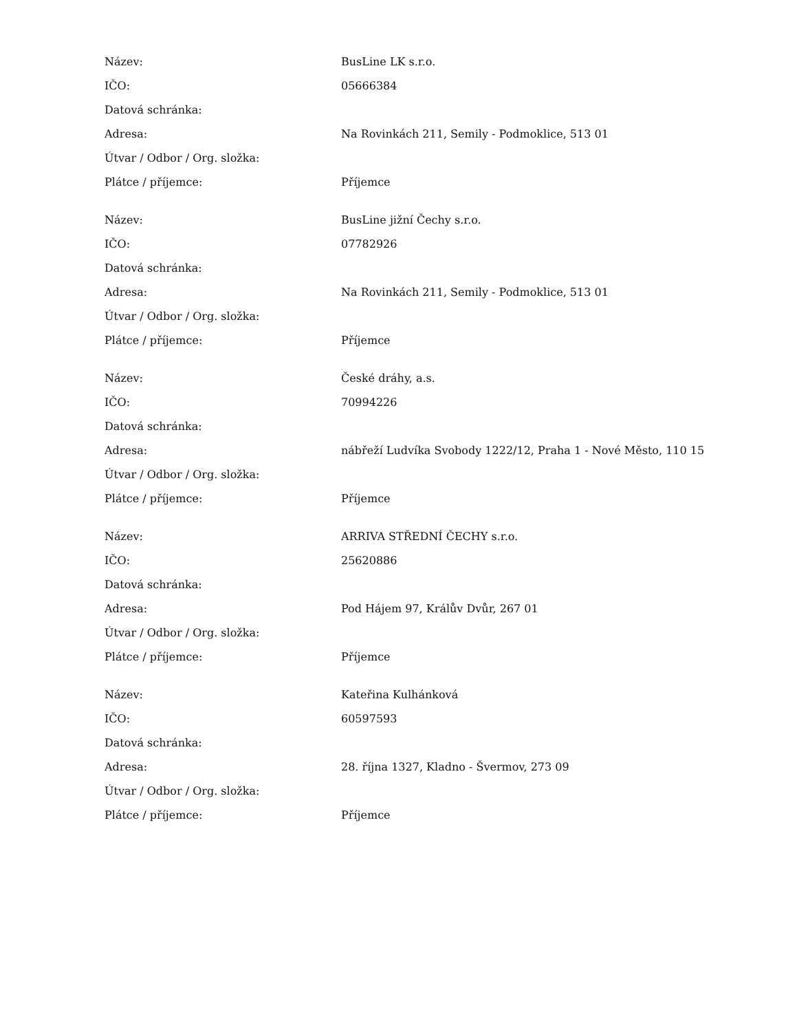| Název: | BusLine LK s.r.o. |
| IČO: | 05666384 |
| Datová schránka: | |
| Adresa: | Na Rovinkách 211, Semily - Podmoklice, 513 01 |
| Útvar / Odbor / Org. složka: | |
| Plátce / příjemce: | Příjemce |
| Název: | BusLine jižní Čechy s.r.o. |
| IČO: | 07782926 |
| Datová schránka: | |
| Adresa: | Na Rovinkách 211, Semily - Podmoklice, 513 01 |
| Útvar / Odbor / Org. složka: | |
| Plátce / příjemce: | Příjemce |
| Název: | České dráhy, a.s. |
| IČO: | 70994226 |
| Datová schránka: | |
| Adresa: | nábřeží Ludvíka Svobody 1222/12, Praha 1 - Nové Město, 110 15 |
| Útvar / Odbor / Org. složka: | |
| Plátce / příjemce: | Příjemce |
| Název: | ARRIVA STŘEDNÍ ČECHY s.r.o. |
| IČO: | 25620886 |
| Datová schránka: | |
| Adresa: | Pod Hájem 97, Králův Dvůr, 267 01 |
| Útvar / Odbor / Org. složka: | |
| Plátce / příjemce: | Příjemce |
| Název: | Kateřina Kulhánková |
| IČO: | 60597593 |
| Datová schránka: | |
| Adresa: | 28. října 1327, Kladno - Švermov, 273 09 |
| Útvar / Odbor / Org. složka: | |
| Plátce / příjemce: | Příjemce |